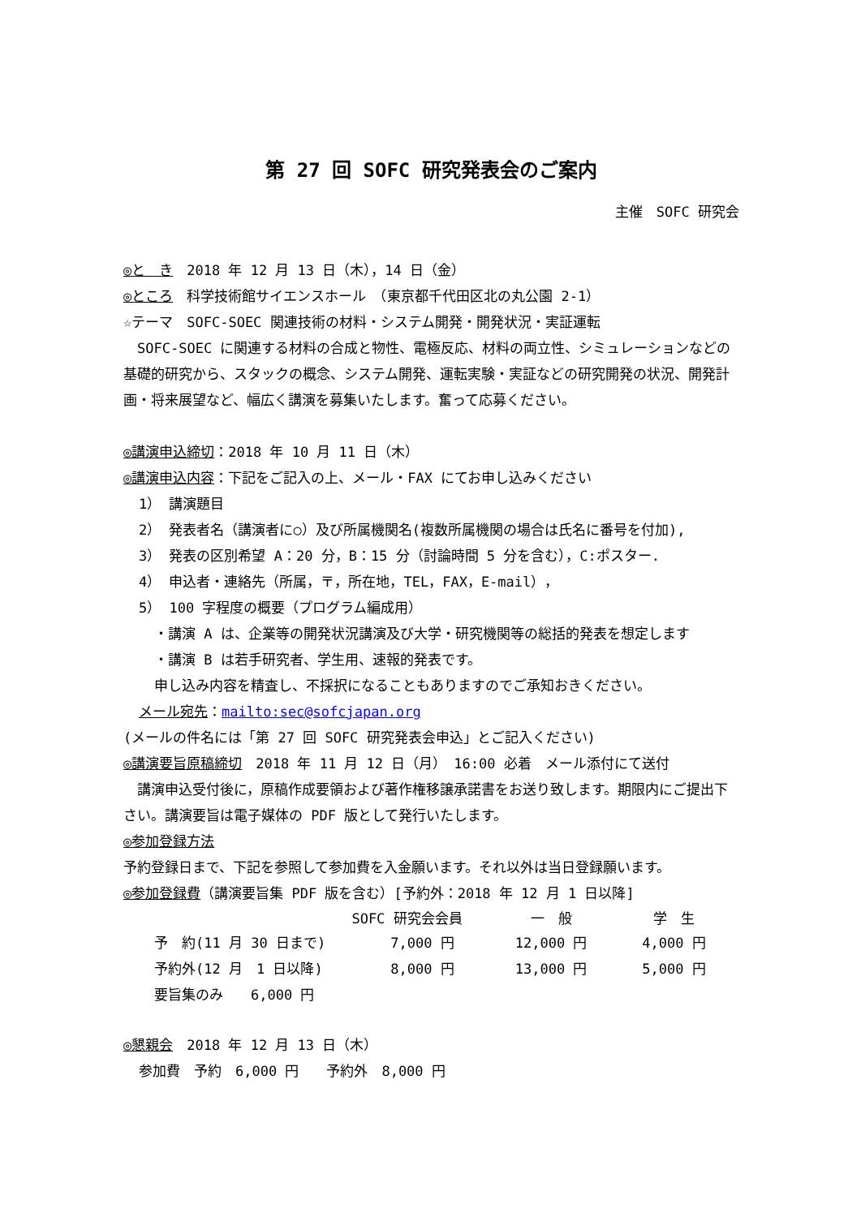第 27 回 SOFC 研究発表会のご案内
主催　SOFC 研究会
◎と　き　2018 年 12 月 13 日（木），14 日（金）
◎ところ　科学技術館サイエンスホール　（東京都千代田区北の丸公園 2-1）
☆テーマ　SOFC-SOEC 関連技術の材料・システム開発・開発状況・実証運転
　SOFC-SOEC に関連する材料の合成と物性、電極反応、材料の両立性、シミュレーションなどの基礎的研究から、スタックの概念、システム開発、運転実験・実証などの研究開発の状況、開発計画・将来展望など、幅広く講演を募集いたします。奮って応募ください。
◎講演申込締切：2018 年 10 月 11 日（木）
◎講演申込内容：下記をご記入の上、メール・FAX にてお申し込みください
1） 講演題目
2） 発表者名（講演者に○）及び所属機関名(複数所属機関の場合は氏名に番号を付加),
3） 発表の区別希望 A：20 分，B：15 分（討論時間 5 分を含む），C:ポスター.
4） 申込者・連絡先（所属，〒，所在地，TEL，FAX，E-mail），
5） 100 字程度の概要（プログラム編成用）
・講演 A は、企業等の開発状況講演及び大学・研究機関等の総括的発表を想定します
・講演 B は若手研究者、学生用、速報的発表です。
申し込み内容を精査し、不採択になることもありますのでご承知おきください。
メール宛先：mailto:sec@sofcjapan.org
(メールの件名には「第 27 回 SOFC 研究発表会申込」とご記入ください)
◎講演要旨原稿締切　2018 年 11 月 12 日（月）　16:00 必着　メール添付にて送付
　講演申込受付後に，原稿作成要領および著作権移譲承諾書をお送り致します。期限内にご提出下さい。講演要旨は電子媒体の PDF 版として発行いたします。
◎参加登録方法
予約登録日まで、下記を参照して参加費を入金願います。それ以外は当日登録願います。
◎参加登録費（講演要旨集 PDF 版を含む）[予約外：2018 年 12 月 1 日以降]
| | SOFC 研究会会員 | 一 般 | 学 生 |
| --- | --- | --- | --- |
| 予 約(11 月 30 日まで) | 7,000 円 | 12,000 円 | 4,000 円 |
| 予約外(12 月 1 日以降) | 8,000 円 | 13,000 円 | 5,000 円 |
| 要旨集のみ 6,000 円 | | | |
◎懇親会　2018 年 12 月 13 日（木）
参加費　予約　6,000 円　　予約外　8,000 円